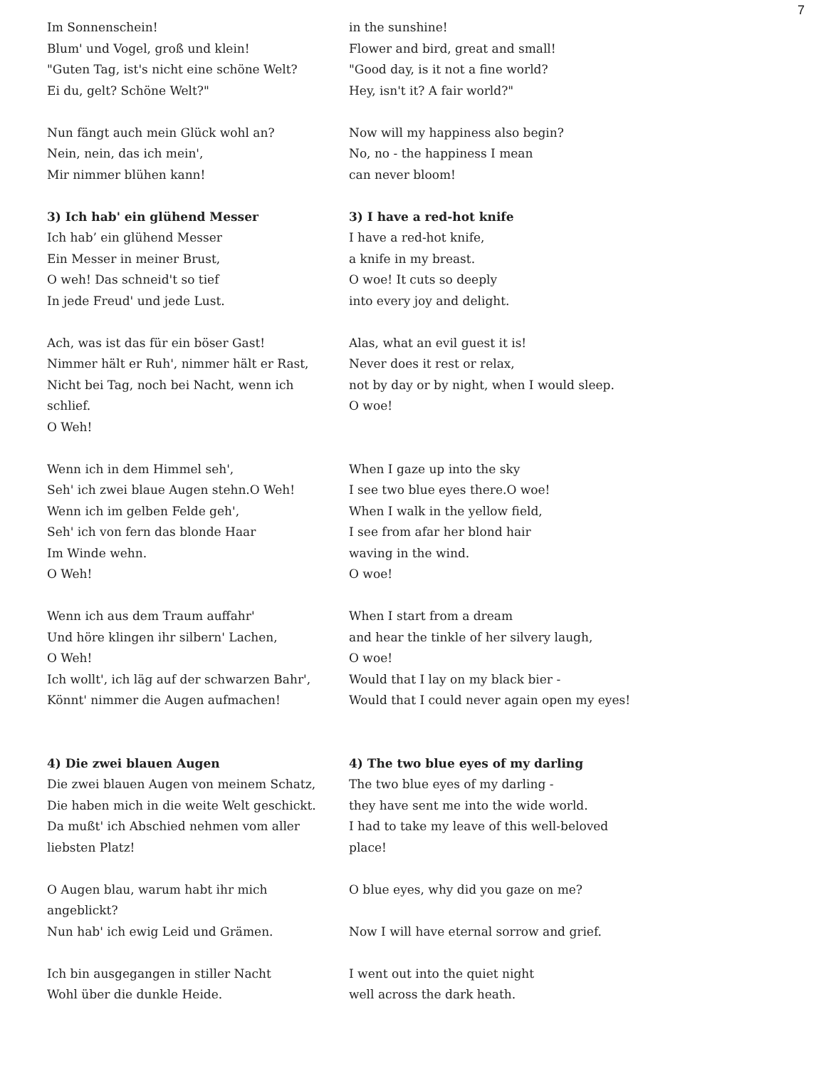7
| Im Sonnenschein! | in the sunshine! |
| Blum' und Vogel, groß und klein! | Flower and bird, great and small! |
| "Guten Tag, ist's nicht eine schöne Welt? | "Good day, is it not a fine world? |
| Ei du, gelt? Schöne Welt?" | Hey, isn't it? A fair world?" |
| Nun fängt auch mein Glück wohl an? | Now will my happiness also begin? |
| Nein, nein, das ich mein', | No, no - the happiness I mean |
| Mir nimmer blühen kann! | can never bloom! |
| 3) Ich hab' ein glühend Messer | 3) I have a red-hot knife |
| Ich hab’ ein glühend Messer | I have a red-hot knife, |
| Ein Messer in meiner Brust, | a knife in my breast. |
| O weh! Das schneid't so tief | O woe! It cuts so deeply |
| In jede Freud' und jede Lust. | into every joy and delight. |
| Ach, was ist das für ein böser Gast! | Alas, what an evil guest it is! |
| Nimmer hält er Ruh', nimmer hält er Rast, | Never does it rest or relax, |
| Nicht bei Tag, noch bei Nacht, wenn ich | not by day or by night, when I would sleep. |
| schlief. | O woe! |
| O Weh! | |
| Wenn ich in dem Himmel seh', | When I gaze up into the sky |
| Seh' ich zwei blaue Augen stehn.O Weh! | I see two blue eyes there.O woe! |
| Wenn ich im gelben Felde geh', | When I walk in the yellow field, |
| Seh' ich von fern das blonde Haar | I see from afar her blond hair |
| Im Winde wehn. | waving in the wind. |
| O Weh! | O woe! |
| Wenn ich aus dem Traum auffahr' | When I start from a dream |
| Und höre klingen ihr silbern' Lachen, | and hear the tinkle of her silvery laugh, |
| O Weh! | O woe! |
| Ich wollt', ich läg auf der schwarzen Bahr', | Would that I lay on my black bier - |
| Könnt' nimmer die Augen aufmachen! | Would that I could never again open my eyes! |
| 4) Die zwei blauen Augen | 4) The two blue eyes of my darling |
| Die zwei blauen Augen von meinem Schatz, | The two blue eyes of my darling - |
| Die haben mich in die weite Welt geschickt. | they have sent me into the wide world. |
| Da mußt' ich Abschied nehmen vom aller | I had to take my leave of this well-beloved |
| liebsten Platz! | place! |
| O Augen blau, warum habt ihr mich | O blue eyes, why did you gaze on me? |
| angeblickt? | |
| Nun hab' ich ewig Leid und Grämen. | Now I will have eternal sorrow and grief. |
| Ich bin ausgegangen in stiller Nacht | I went out into the quiet night |
| Wohl über die dunkle Heide. | well across the dark heath. |